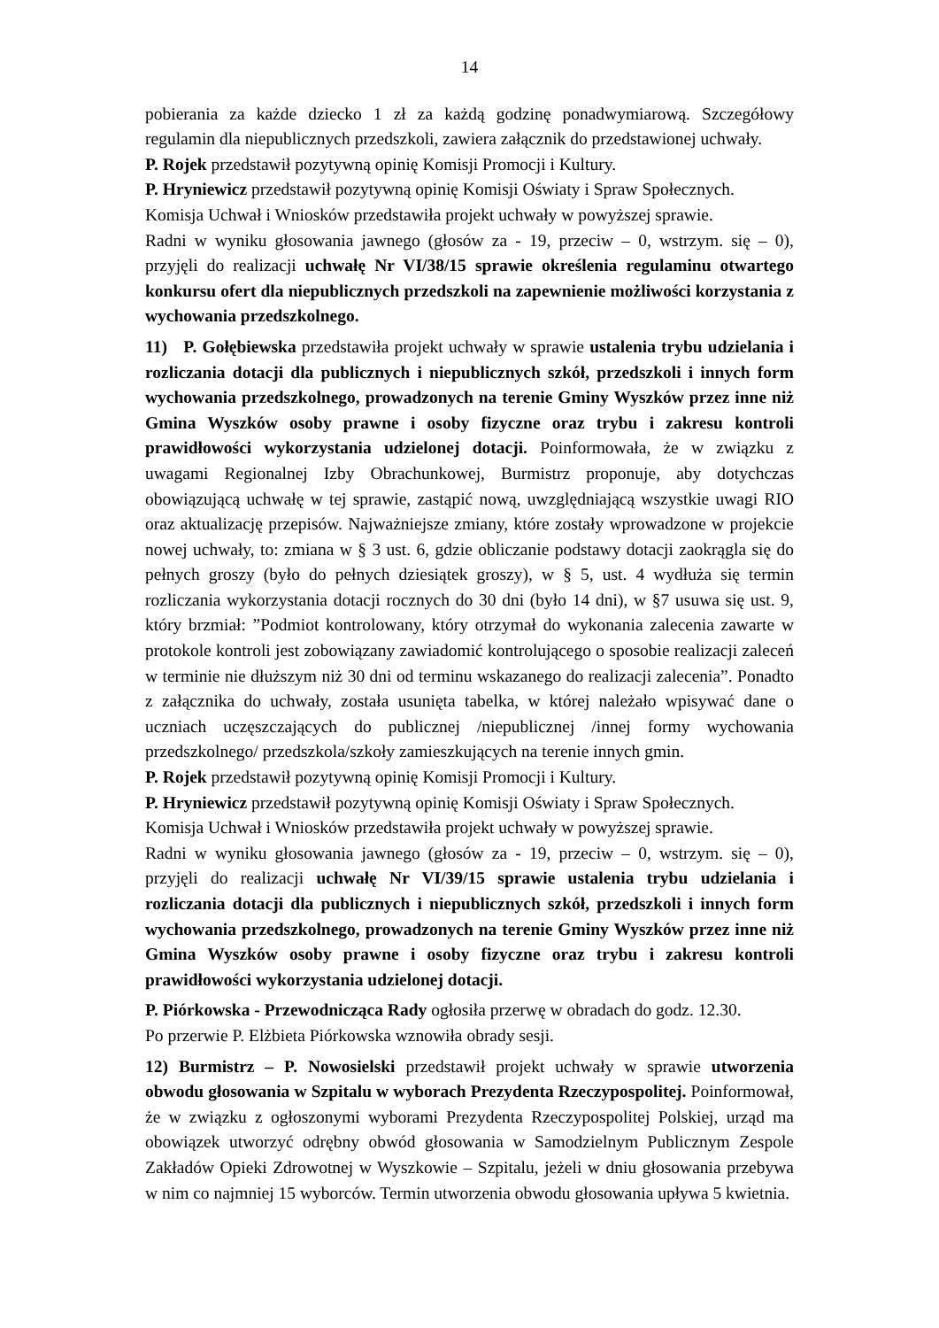14
pobierania za każde dziecko 1 zł za każdą godzinę ponadwymiarową. Szczegółowy regulamin dla niepublicznych przedszkoli, zawiera załącznik do przedstawionej uchwały.
P. Rojek przedstawił pozytywną opinię Komisji Promocji i Kultury.
P. Hryniewicz przedstawił pozytywną opinię Komisji Oświaty i Spraw Społecznych.
Komisja Uchwał i Wniosków przedstawiła projekt uchwały w powyższej sprawie.
Radni w wyniku głosowania jawnego (głosów za - 19, przeciw – 0, wstrzym. się – 0), przyjęli do realizacji uchwałę Nr VI/38/15 sprawie określenia regulaminu otwartego konkursu ofert dla niepublicznych przedszkoli na zapewnienie możliwości korzystania z wychowania przedszkolnego.
11) P. Gołębiewska przedstawiła projekt uchwały w sprawie ustalenia trybu udzielania i rozliczania dotacji dla publicznych i niepublicznych szkół, przedszkoli i innych form wychowania przedszkolnego, prowadzonych na terenie Gminy Wyszków przez inne niż Gmina Wyszków osoby prawne i osoby fizyczne oraz trybu i zakresu kontroli prawidłowości wykorzystania udzielonej dotacji. Poinformowała, że w związku z uwagami Regionalnej Izby Obrachunkowej, Burmistrz proponuje, aby dotychczas obowiązującą uchwałę w tej sprawie, zastąpić nową, uwzględniającą wszystkie uwagi RIO oraz aktualizację przepisów. Najważniejsze zmiany, które zostały wprowadzone w projekcie nowej uchwały, to: zmiana w § 3 ust. 6, gdzie obliczanie podstawy dotacji zaokrągla się do pełnych groszy (było do pełnych dziesiątek groszy), w § 5, ust. 4 wydłuża się termin rozliczania wykorzystania dotacji rocznych do 30 dni (było 14 dni), w §7 usuwa się ust. 9, który brzmiał: ”Podmiot kontrolowany, który otrzymał do wykonania zalecenia zawarte w protokole kontroli jest zobowiązany zawiadomić kontrolującego o sposobie realizacji zaleceń w terminie nie dłuższym niż 30 dni od terminu wskazanego do realizacji zalecenia”. Ponadto z załącznika do uchwały, została usunięta tabelka, w której należało wpisywać dane o uczniach uczęszczających do publicznej /niepublicznej /innej formy wychowania przedszkolnego/ przedszkola/szkoły zamieszkujących na terenie innych gmin.
P. Rojek przedstawił pozytywną opinię Komisji Promocji i Kultury.
P. Hryniewicz przedstawił pozytywną opinię Komisji Oświaty i Spraw Społecznych.
Komisja Uchwał i Wniosków przedstawiła projekt uchwały w powyższej sprawie.
Radni w wyniku głosowania jawnego (głosów za - 19, przeciw – 0, wstrzym. się – 0), przyjęli do realizacji uchwałę Nr VI/39/15 sprawie ustalenia trybu udzielania i rozliczania dotacji dla publicznych i niepublicznych szkół, przedszkoli i innych form wychowania przedszkolnego, prowadzonych na terenie Gminy Wyszków przez inne niż Gmina Wyszków osoby prawne i osoby fizyczne oraz trybu i zakresu kontroli prawidłowości wykorzystania udzielonej dotacji.
P. Piórkowska - Przewodnicząca Rady ogłosiła przerwę w obradach do godz. 12.30.
Po przerwie P. Elżbieta Piórkowska wznowiła obrady sesji.
12) Burmistrz – P. Nowosielski przedstawił projekt uchwały w sprawie utworzenia obwodu głosowania w Szpitalu w wyborach Prezydenta Rzeczypospolitej. Poinformował, że w związku z ogłoszonymi wyborami Prezydenta Rzeczypospolitej Polskiej, urząd ma obowiązek utworzyć odrębny obwód głosowania w Samodzielnym Publicznym Zespole Zakładów Opieki Zdrowotnej w Wyszkowie – Szpitalu, jeżeli w dniu głosowania przebywa w nim co najmniej 15 wyborców. Termin utworzenia obwodu głosowania upływa 5 kwietnia.